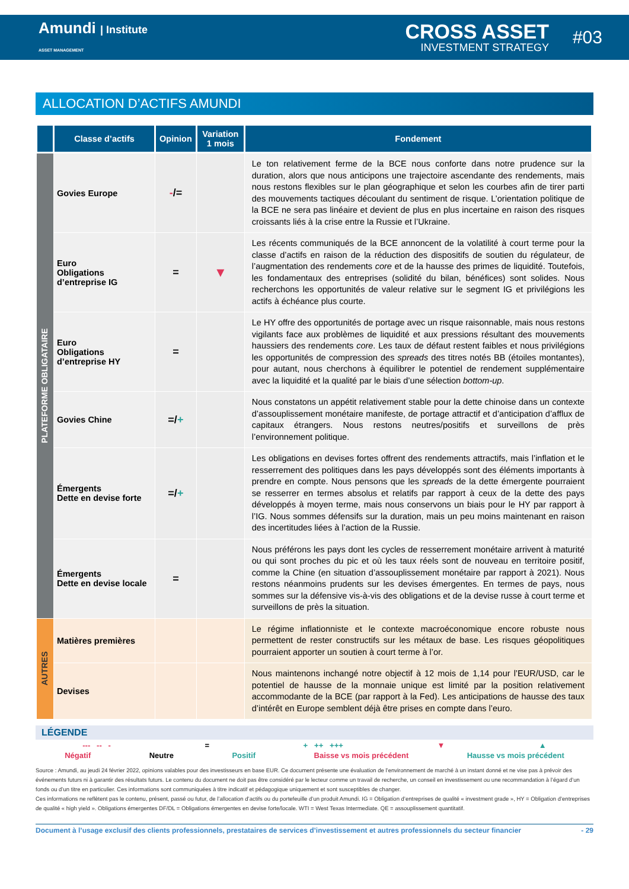Amundi | Institute
ASSET MANAGEMENT
CROSS ASSET
INVESTMENT STRATEGY
#03
ALLOCATION D’ACTIFS AMUNDI
| | Classe d’actifs | Opinion | Variation 1 mois | Fondement |
| --- | --- | --- | --- | --- |
| PLATEFORME OBLIGATAIRE | Govies Europe | - /= | | Le ton relativement ferme de la BCE nous conforte dans notre prudence sur la duration, alors que nous anticipons une trajectoire ascendante des rendements, mais nous restons flexibles sur le plan géographique et selon les courbes afin de tirer parti des mouvements tactiques découlant du sentiment de risque. L’orientation politique de la BCE ne sera pas linéaire et devient de plus en plus incertaine en raison des risques croissants liés à la crise entre la Russie et l’Ukraine. |
| | Euro Obligations d’entreprise IG | = | ▼ | Les récents communiqués de la BCE annoncent de la volatilité à court terme pour la classe d’actifs en raison de la réduction des dispositifs de soutien du régulateur, de l’augmentation des rendements core et de la hausse des primes de liquidité. Toutefois, les fondamentaux des entreprises (solidité du bilan, bénéfices) sont solides. Nous recherchons les opportunités de valeur relative sur le segment IG et privilégions les actifs à échéance plus courte. |
| | Euro Obligations d’entreprise HY | = | | Le HY offre des opportunités de portage avec un risque raisonnable, mais nous restons vigilants face aux problèmes de liquidité et aux pressions résultant des mouvements haussiers des rendements core . Les taux de défaut restent faibles et nous privilégions les opportunités de compression des spreads des titres notés BB (étoiles montantes), pour autant, nous cherchons à équilibrer le potentiel de rendement supplémentaire avec la liquidité et la qualité par le biais d’une sélection bottom-up . |
| | Govies Chine | =/ + | | Nous constatons un appétit relativement stable pour la dette chinoise dans un contexte d’assouplissement monétaire manifeste, de portage attractif et d’anticipation d’afflux de capitaux étrangers. Nous restons neutres/positifs et surveillons de près l’environnement politique. |
| | Émergents Dette en devise forte | =/ + | | Les obligations en devises fortes offrent des rendements attractifs, mais l’inflation et le resserrement des politiques dans les pays développés sont des éléments importants à prendre en compte. Nous pensons que les spreads de la dette émergente pourraient se resserrer en termes absolus et relatifs par rapport à ceux de la dette des pays développés à moyen terme, mais nous conservons un biais pour le HY par rapport à l’IG. Nous sommes défensifs sur la duration, mais un peu moins maintenant en raison des incertitudes liées à l’action de la Russie. |
| | Émergents Dette en devise locale | = | | Nous préférons les pays dont les cycles de resserrement monétaire arrivent à maturité ou qui sont proches du pic et où les taux réels sont de nouveau en territoire positif, comme la Chine (en situation d’assouplissement monétaire par rapport à 2021). Nous restons néanmoins prudents sur les devises émergentes. En termes de pays, nous sommes sur la défensive vis-à-vis des obligations et de la devise russe à court terme et surveillons de près la situation. |
| AUTRES | Matières premières | | | Le régime inflationniste et le contexte macroéconomique encore robuste nous permettent de rester constructifs sur les métaux de base. Les risques géopolitiques pourraient apporter un soutien à court terme à l’or. |
| | Devises | | | Nous maintenons inchangé notre objectif à 12 mois de 1,14 pour l’EUR/USD, car le potentiel de hausse de la monnaie unique est limité par la position relativement accommodante de la BCE (par rapport à la Fed). Les anticipations de hausse des taux d’intérêt en Europe semblent déjà être prises en compte dans l’euro. |
LÉGENDE
--- -- - = + ++ +++ ▼ ▲
Négatif Neutre Positif Baisse vs mois précédent Hausse vs mois précédent
Source : Amundi, au jeudi 24 février 2022, opinions valables pour des investisseurs en base EUR. Ce document présente une évaluation de l’environnement de marché à un instant donné et ne vise pas à prévoir des événements futurs ni à garantir des résultats futurs. Le contenu du document ne doit pas être considéré par le lecteur comme un travail de recherche, un conseil en investissement ou une recommandation à l’égard d’un fonds ou d’un titre en particulier. Ces informations sont communiquées à titre indicatif et pédagogique uniquement et sont susceptibles de changer.
Ces informations ne reflètent pas le contenu, présent, passé ou futur, de l’allocation d’actifs ou du portefeuille d’un produit Amundi. IG = Obligation d’entreprises de qualité « investment grade », HY = Obligation d’entreprises de qualité « high yield ». Obligations émergentes DF/DL = Obligations émergentes en devise forte/locale. WTI = West Texas Intermediate. QE = assouplissement quantitatif.
Document à l’usage exclusif des clients professionnels, prestataires de services d’investissement et autres professionnels du secteur financier - 29